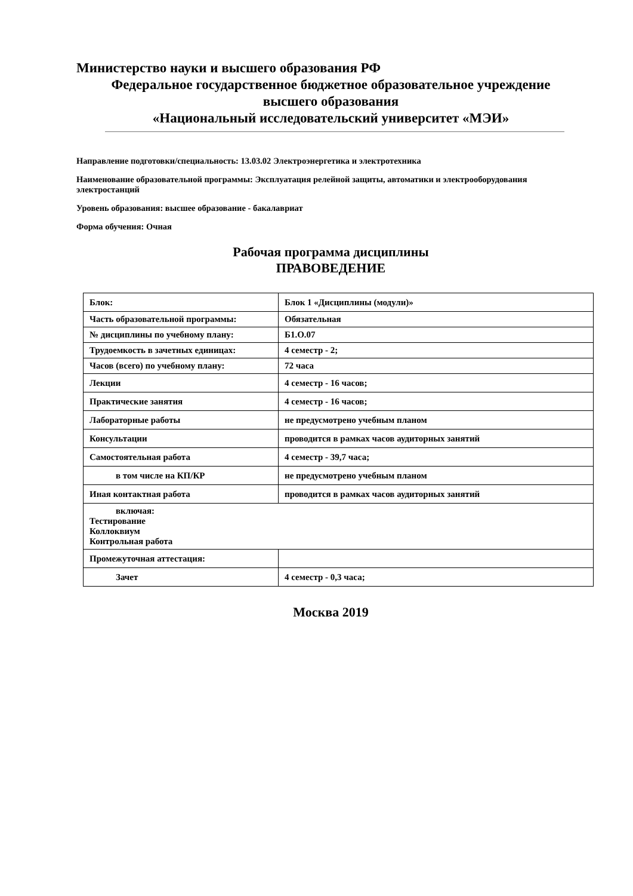Министерство науки и высшего образования РФ
Федеральное государственное бюджетное образовательное учреждение
высшего образования
«Национальный исследовательский университет «МЭИ»
Направление подготовки/специальность: 13.03.02 Электроэнергетика и электротехника
Наименование образовательной программы: Эксплуатация релейной защиты, автоматики и электрооборудования электростанций
Уровень образования: высшее образование - бакалавриат
Форма обучения: Очная
Рабочая программа дисциплины
ПРАВОВЕДЕНИЕ
| Блок: | Блок 1 «Дисциплины (модули)» |
| Часть образовательной программы: | Обязательная |
| № дисциплины по учебному плану: | Б1.О.07 |
| Трудоемкость в зачетных единицах: | 4 семестр - 2; |
| Часов (всего) по учебному плану: | 72 часа |
| Лекции | 4 семестр - 16 часов; |
| Практические занятия | 4 семестр - 16 часов; |
| Лабораторные работы | не предусмотрено учебным планом |
| Консультации | проводится в рамках часов аудиторных занятий |
| Самостоятельная работа | 4 семестр - 39,7 часа; |
| в том числе на КП/КР | не предусмотрено учебным планом |
| Иная контактная работа | проводится в рамках часов аудиторных занятий |
| включая: Тестирование Коллоквиум Контрольная работа | |
| Промежуточная аттестация: | |
| Зачет | 4 семестр - 0,3 часа; |
Москва 2019